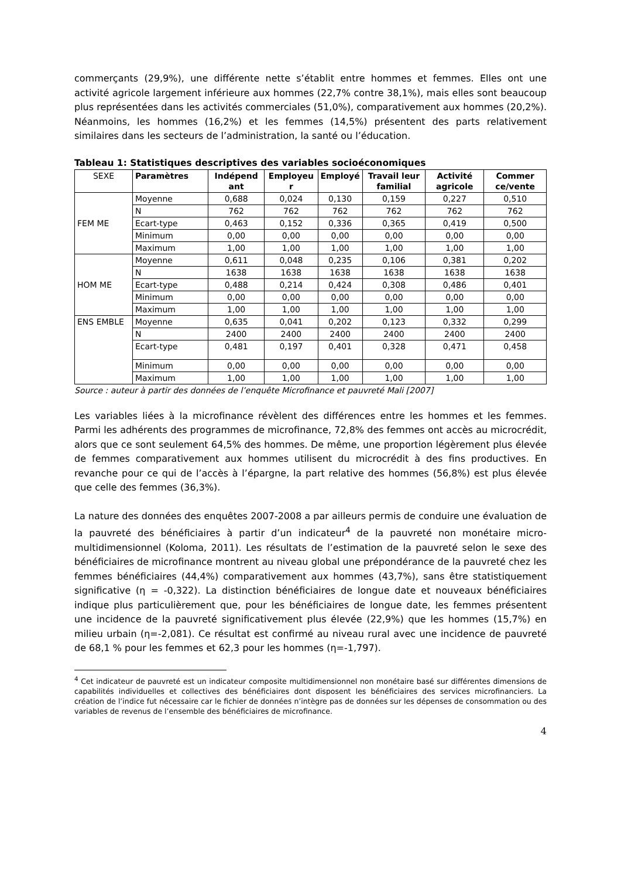commerçants (29,9%), une différente nette s’établit entre hommes et femmes. Elles ont une activité agricole largement inférieure aux hommes (22,7% contre 38,1%), mais elles sont beaucoup plus représentées dans les activités commerciales (51,0%), comparativement aux hommes (20,2%). Néanmoins, les hommes (16,2%) et les femmes (14,5%) présentent des parts relativement similaires dans les secteurs de l’administration, la santé ou l’éducation.
Tableau 1: Statistiques descriptives des variables socioéconomiques
| SEXE | Paramètres | Indépend ant | Employeu r | Employé | Travail leur familial | Activité agricole | Commer ce/vente |
| FEM ME | Moyenne | 0,688 | 0,024 | 0,130 | 0,159 | 0,227 | 0,510 |
| | N | 762 | 762 | 762 | 762 | 762 | 762 |
| | Ecart-type | 0,463 | 0,152 | 0,336 | 0,365 | 0,419 | 0,500 |
| | Minimum | 0,00 | 0,00 | 0,00 | 0,00 | 0,00 | 0,00 |
| | Maximum | 1,00 | 1,00 | 1,00 | 1,00 | 1,00 | 1,00 |
| HOM ME | Moyenne | 0,611 | 0,048 | 0,235 | 0,106 | 0,381 | 0,202 |
| | N | 1638 | 1638 | 1638 | 1638 | 1638 | 1638 |
| | Ecart-type | 0,488 | 0,214 | 0,424 | 0,308 | 0,486 | 0,401 |
| | Minimum | 0,00 | 0,00 | 0,00 | 0,00 | 0,00 | 0,00 |
| | Maximum | 1,00 | 1,00 | 1,00 | 1,00 | 1,00 | 1,00 |
| ENS EMBLE | Moyenne | 0,635 | 0,041 | 0,202 | 0,123 | 0,332 | 0,299 |
| | N | 2400 | 2400 | 2400 | 2400 | 2400 | 2400 |
| | Ecart-type | 0,481 | 0,197 | 0,401 | 0,328 | 0,471 | 0,458 |
| | Minimum | 0,00 | 0,00 | 0,00 | 0,00 | 0,00 | 0,00 |
| | Maximum | 1,00 | 1,00 | 1,00 | 1,00 | 1,00 | 1,00 |
Source : auteur à partir des données de l’enquête Microfinance et pauvreté Mali [2007]
Les variables liées à la microfinance révèlent des différences entre les hommes et les femmes. Parmi les adhérents des programmes de microfinance, 72,8% des femmes ont accès au microcrédit, alors que ce sont seulement 64,5% des hommes. De même, une proportion légèrement plus élevée de femmes comparativement aux hommes utilisent du microcrédit à des fins productives. En revanche pour ce qui de l’accès à l’épargne, la part relative des hommes (56,8%) est plus élevée que celle des femmes (36,3%).
La nature des données des enquêtes 2007-2008 a par ailleurs permis de conduire une évaluation de la pauvreté des bénéficiaires à partir d’un indicateur<sup>4</sup> de la pauvreté non monétaire micro-multidimensionnel (Koloma, 2011). Les résultats de l’estimation de la pauvreté selon le sexe des bénéficiaires de microfinance montrent au niveau global une prépondérance de la pauvreté chez les femmes bénéficiaires (44,4%) comparativement aux hommes (43,7%), sans être statistiquement significative (η = -0,322). La distinction bénéficiaires de longue date et nouveaux bénéficiaires indique plus particulièrement que, pour les bénéficiaires de longue date, les femmes présentent une incidence de la pauvreté significativement plus élevée (22,9%) que les hommes (15,7%) en milieu urbain (η=-2,081). Ce résultat est confirmé au niveau rural avec une incidence de pauvreté de 68,1 % pour les femmes et 62,3 pour les hommes (η=-1,797).
<sup>4</sup> Cet indicateur de pauvreté est un indicateur composite multidimensionnel non monétaire basé sur différentes dimensions de capabilités individuelles et collectives des bénéficiaires dont disposent les bénéficiaires des services microfinanciers. La création de l’indice fut nécessaire car le fichier de données n’intègre pas de données sur les dépenses de consommation ou des variables de revenus de l’ensemble des bénéficiaires de microfinance.
4